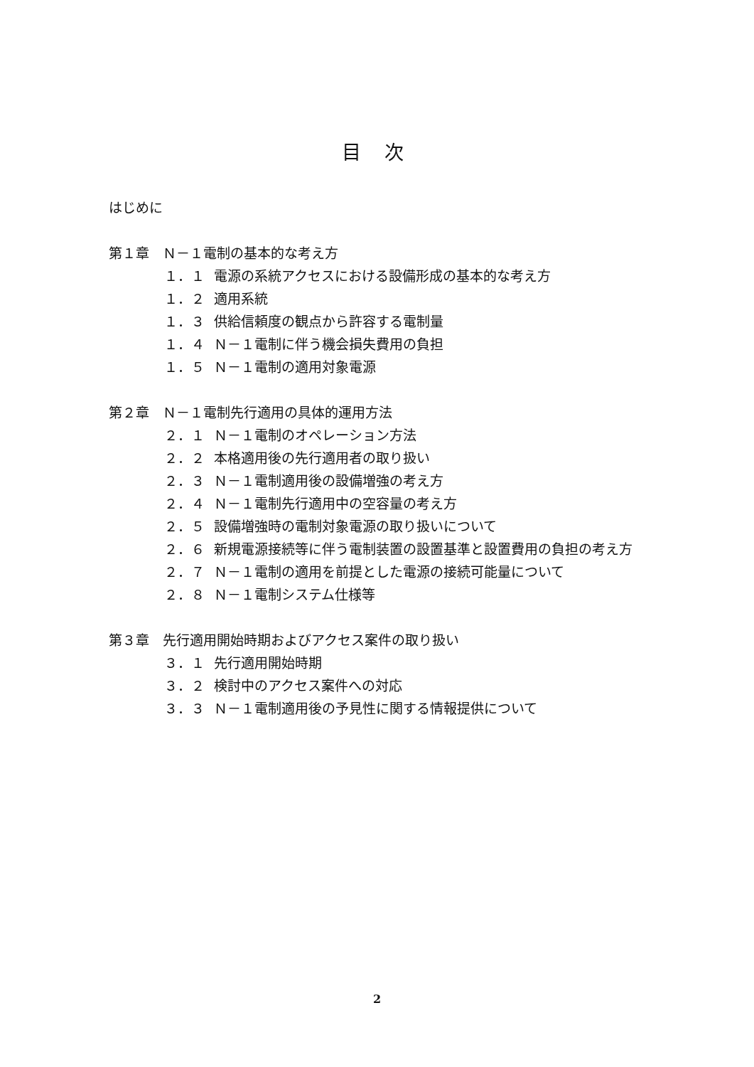目 次
はじめに
第１章　Ｎ－１電制の基本的な考え方
１．１ 電源の系統アクセスにおける設備形成の基本的な考え方
１．２ 適用系統
１．３ 供給信頼度の観点から許容する電制量
１．４ Ｎ－１電制に伴う機会損失費用の負担
１．５ Ｎ－１電制の適用対象電源
第２章　Ｎ－１電制先行適用の具体的運用方法
２．１ Ｎ－１電制のオペレーション方法
２．２ 本格適用後の先行適用者の取り扱い
２．３ Ｎ－１電制適用後の設備増強の考え方
２．４ Ｎ－１電制先行適用中の空容量の考え方
２．５ 設備増強時の電制対象電源の取り扱いについて
２．６ 新規電源接続等に伴う電制装置の設置基準と設置費用の負担の考え方
２．７ Ｎ－１電制の適用を前提とした電源の接続可能量について
２．８ Ｎ－１電制システム仕様等
第３章　先行適用開始時期およびアクセス案件の取り扱い
３．１ 先行適用開始時期
３．２ 検討中のアクセス案件への対応
３．３ Ｎ－１電制適用後の予見性に関する情報提供について
2